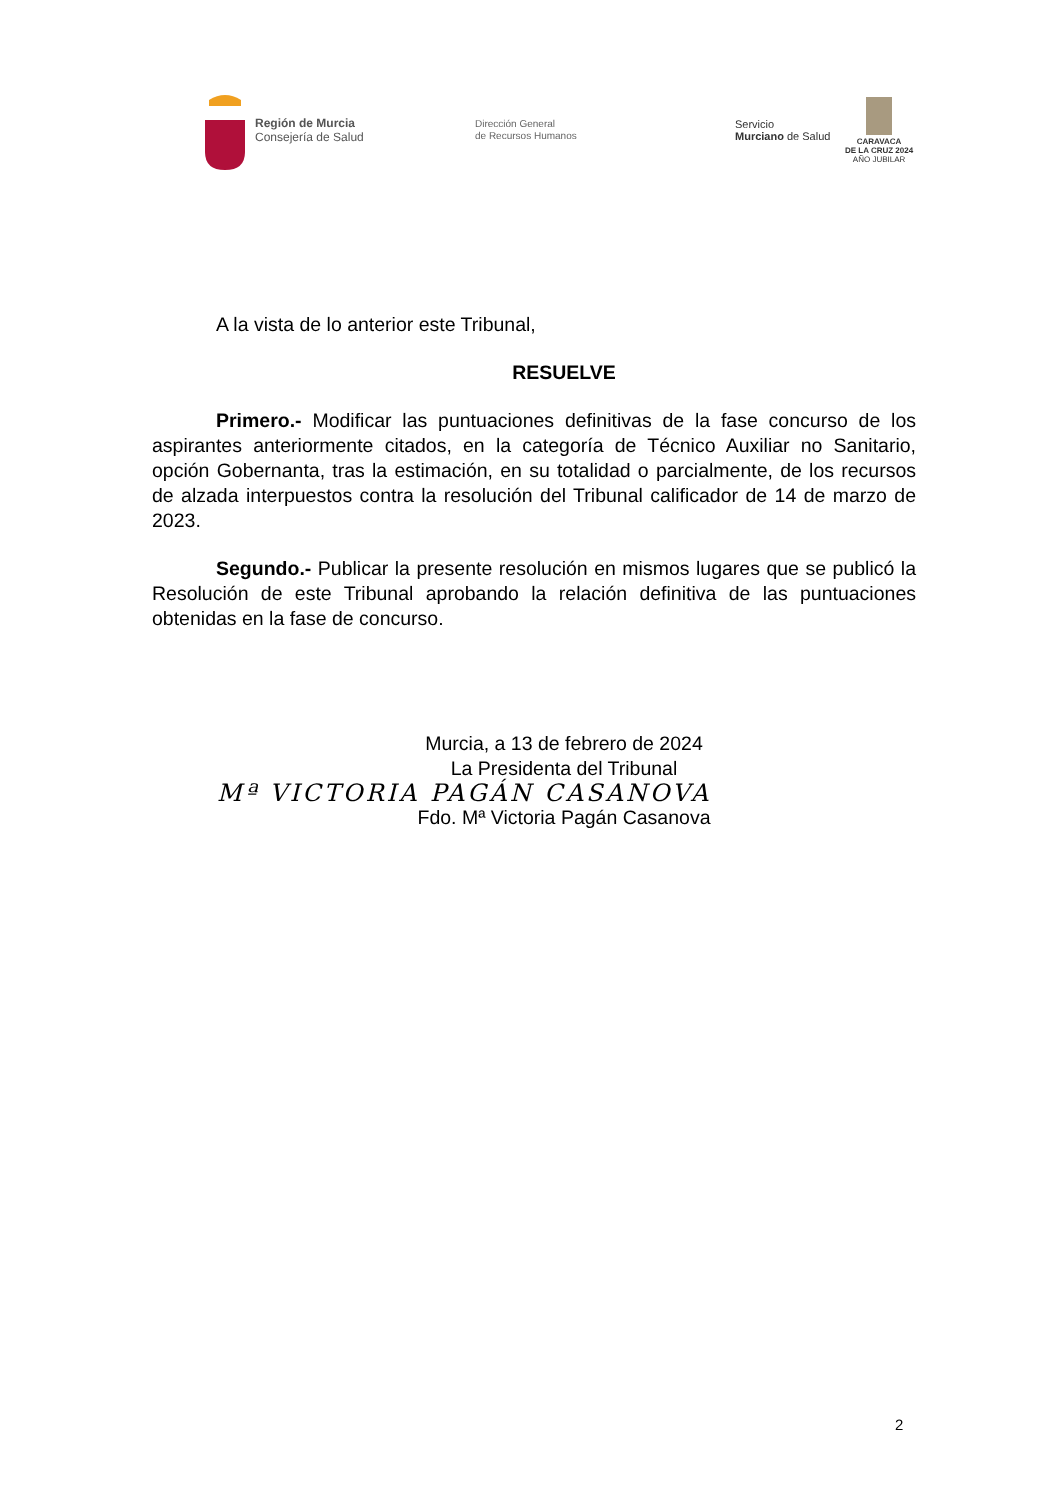Región de Murcia
Consejería de Salud
Dirección General
de Recursos Humanos
Servicio
Murciano de Salud
CARAVACA
DE LA CRUZ 2024
AÑO JUBILAR
A la vista de lo anterior este Tribunal,
RESUELVE
Primero.- Modificar las puntuaciones definitivas de la fase concurso de los aspirantes anteriormente citados, en la categoría de Técnico Auxiliar no Sanitario, opción Gobernanta, tras la estimación, en su totalidad o parcialmente, de los recursos de alzada interpuestos contra la resolución del Tribunal calificador de 14 de marzo de 2023.
Segundo.- Publicar la presente resolución en mismos lugares que se publicó la Resolución de este Tribunal aprobando la relación definitiva de las puntuaciones obtenidas en la fase de concurso.
Murcia, a 13 de febrero de 2024
La Presidenta del Tribunal
Mª VICTORIA PAGÁN CASANOVA
Fdo. Mª Victoria Pagán Casanova
2